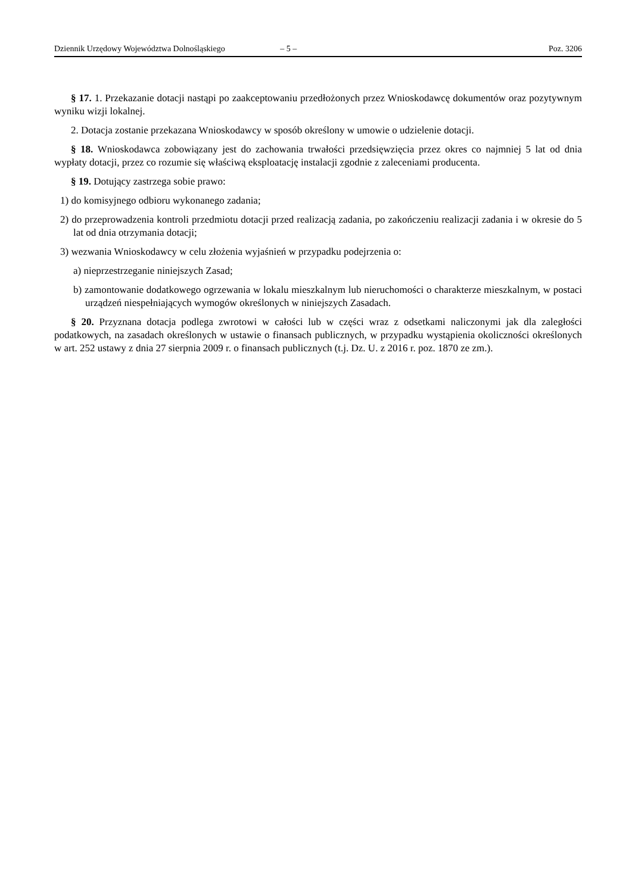Dziennik Urzędowy Województwa Dolnośląskiego – 5 – Poz. 3206
§ 17. 1. Przekazanie dotacji nastąpi po zaakceptowaniu przedłożonych przez Wnioskodawcę dokumentów oraz pozytywnym wyniku wizji lokalnej.
2. Dotacja zostanie przekazana Wnioskodawcy w sposób określony w umowie o udzielenie dotacji.
§ 18. Wnioskodawca zobowiązany jest do zachowania trwałości przedsięwzięcia przez okres co najmniej 5 lat od dnia wypłaty dotacji, przez co rozumie się właściwą eksploatację instalacji zgodnie z zaleceniami producenta.
§ 19. Dotujący zastrzega sobie prawo:
1) do komisyjnego odbioru wykonanego zadania;
2) do przeprowadzenia kontroli przedmiotu dotacji przed realizacją zadania, po zakończeniu realizacji zadania i w okresie do 5 lat od dnia otrzymania dotacji;
3) wezwania Wnioskodawcy w celu złożenia wyjaśnień w przypadku podejrzenia o:
a) nieprzestrzeganie niniejszych Zasad;
b) zamontowanie dodatkowego ogrzewania w lokalu mieszkalnym lub nieruchomości o charakterze mieszkalnym, w postaci urządzeń niespełniających wymogów określonych w niniejszych Zasadach.
§ 20. Przyznana dotacja podlega zwrotowi w całości lub w części wraz z odsetkami naliczonymi jak dla zaległości podatkowych, na zasadach określonych w ustawie o finansach publicznych, w przypadku wystąpienia okoliczności określonych w art. 252 ustawy z dnia 27 sierpnia 2009 r. o finansach publicznych (t.j. Dz. U. z 2016 r. poz. 1870 ze zm.).